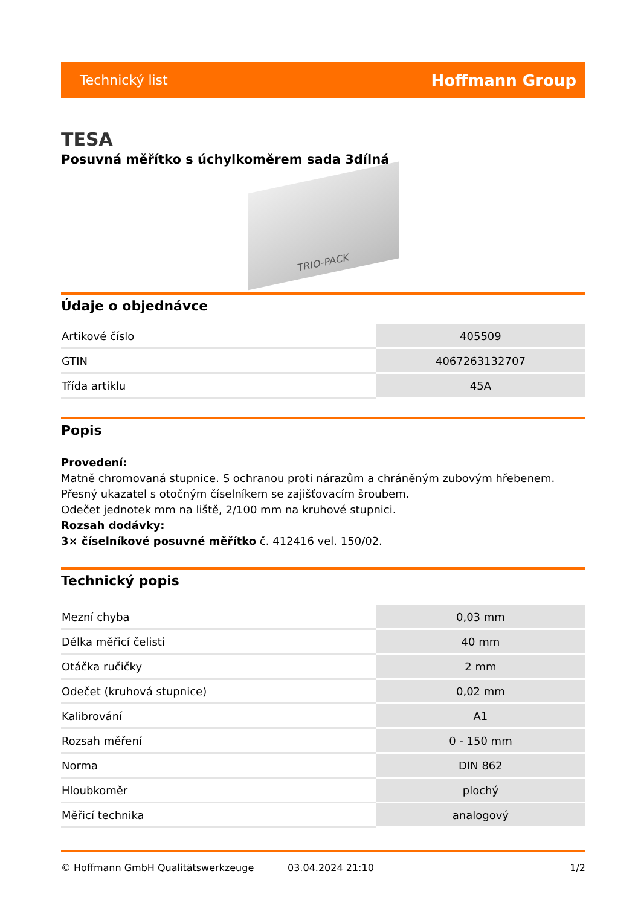Technický list Hoffmann Group
TESA
Posuvná měřítko s úchylkoměrem sada 3dílná
TRIO-PACK
Údaje o objednávce
| Artikové číslo | 405509 |
| GTIN | 4067263132707 |
| Třída artiklu | 45A |
Popis
Provedení:
Matně chromovaná stupnice. S ochranou proti nárazům a chráněným zubovým hřebenem.
Přesný ukazatel s otočným číselníkem se zajišťovacím šroubem.
Odečet jednotek mm na liště, 2/100 mm na kruhové stupnici.
Rozsah dodávky:
3× číselníkové posuvné měřítko č. 412416 vel. 150/02.
Technický popis
| Mezní chyba | 0,03 mm |
| Délka měřicí čelisti | 40 mm |
| Otáčka ručičky | 2 mm |
| Odečet (kruhová stupnice) | 0,02 mm |
| Kalibrování | A1 |
| Rozsah měření | 0 - 150 mm |
| Norma | DIN 862 |
| Hloubkoměr | plochý |
| Měřicí technika | analogový |
© Hoffmann GmbH Qualitätswerkzeuge 03.04.2024 21:10 1/2